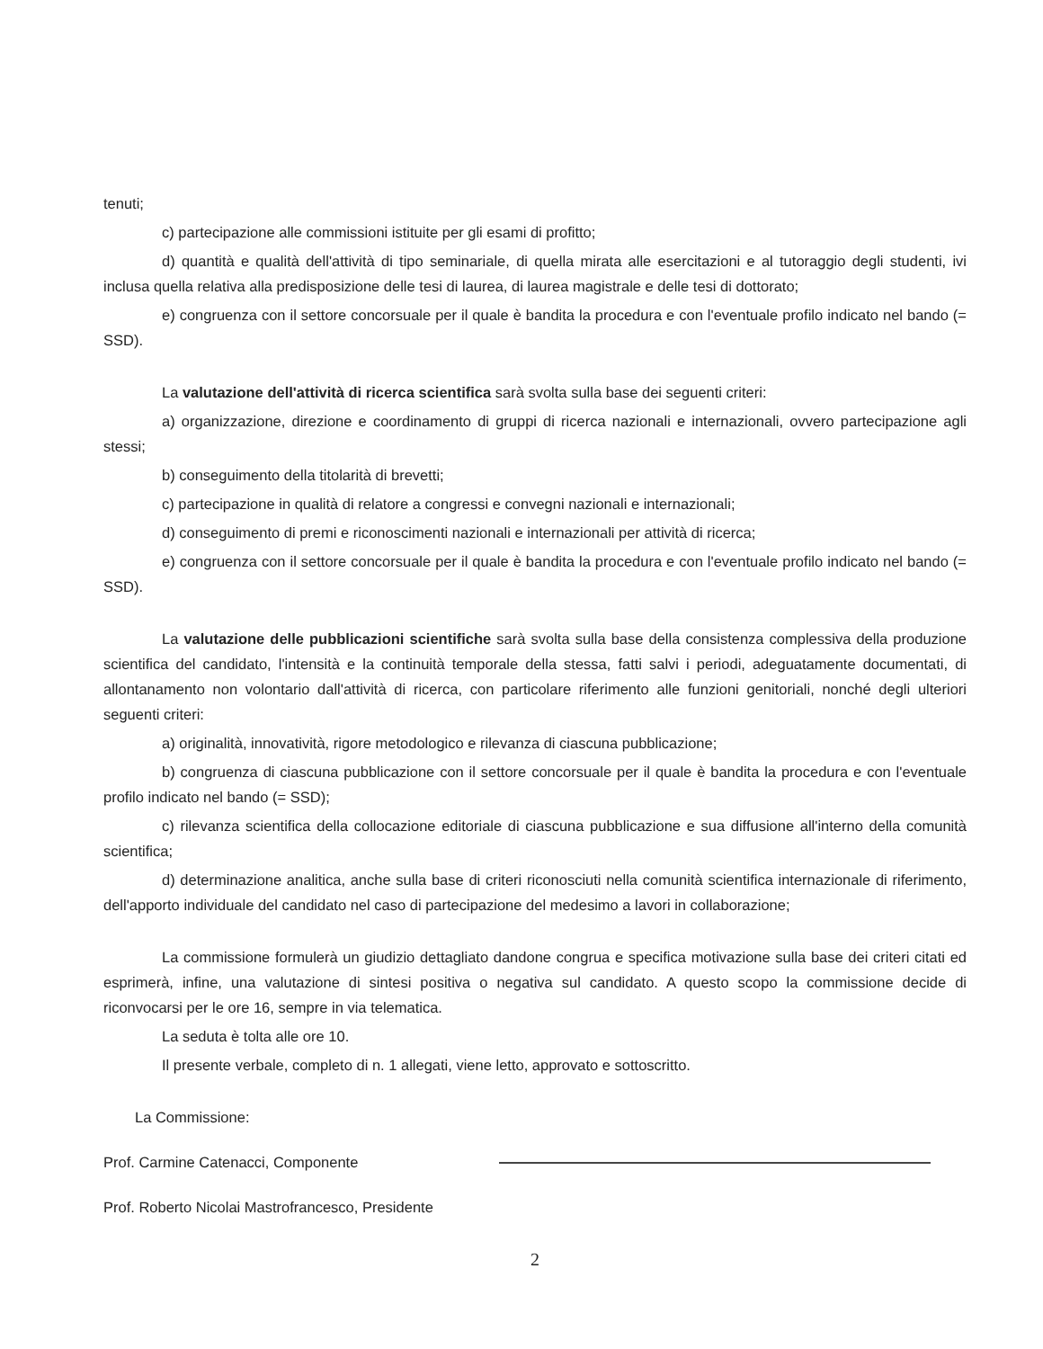tenuti;
c) partecipazione alle commissioni istituite per gli esami di profitto;
d) quantità e qualità dell'attività di tipo seminariale, di quella mirata alle esercitazioni e al tutoraggio degli studenti, ivi inclusa quella relativa alla predisposizione delle tesi di laurea, di laurea magistrale e delle tesi di dottorato;
e) congruenza con il settore concorsuale per il quale è bandita la procedura e con l'eventuale profilo indicato nel bando (= SSD).
La valutazione dell'attività di ricerca scientifica sarà svolta sulla base dei seguenti criteri:
a) organizzazione, direzione e coordinamento di gruppi di ricerca nazionali e internazionali, ovvero partecipazione agli stessi;
b) conseguimento della titolarità di brevetti;
c) partecipazione in qualità di relatore a congressi e convegni nazionali e internazionali;
d) conseguimento di premi e riconoscimenti nazionali e internazionali per attività di ricerca;
e) congruenza con il settore concorsuale per il quale è bandita la procedura e con l'eventuale profilo indicato nel bando (= SSD).
La valutazione delle pubblicazioni scientifiche sarà svolta sulla base della consistenza complessiva della produzione scientifica del candidato, l'intensità e la continuità temporale della stessa, fatti salvi i periodi, adeguatamente documentati, di allontanamento non volontario dall'attività di ricerca, con particolare riferimento alle funzioni genitoriali, nonché degli ulteriori seguenti criteri:
a) originalità, innovatività, rigore metodologico e rilevanza di ciascuna pubblicazione;
b) congruenza di ciascuna pubblicazione con il settore concorsuale per il quale è bandita la procedura e con l'eventuale profilo indicato nel bando (= SSD);
c) rilevanza scientifica della collocazione editoriale di ciascuna pubblicazione e sua diffusione all'interno della comunità scientifica;
d) determinazione analitica, anche sulla base di criteri riconosciuti nella comunità scientifica internazionale di riferimento, dell'apporto individuale del candidato nel caso di partecipazione del medesimo a lavori in collaborazione;
La commissione formulerà un giudizio dettagliato dandone congrua e specifica motivazione sulla base dei criteri citati ed esprimerà, infine, una valutazione di sintesi positiva o negativa sul candidato. A questo scopo la commissione decide di riconvocarsi per le ore 16, sempre in via telematica.
La seduta è tolta alle ore 10.
Il presente verbale, completo di n. 1 allegati, viene letto, approvato e sottoscritto.
La Commissione:
Prof. Carmine Catenacci, Componente
Prof. Roberto Nicolai Mastrofrancesco, Presidente
2